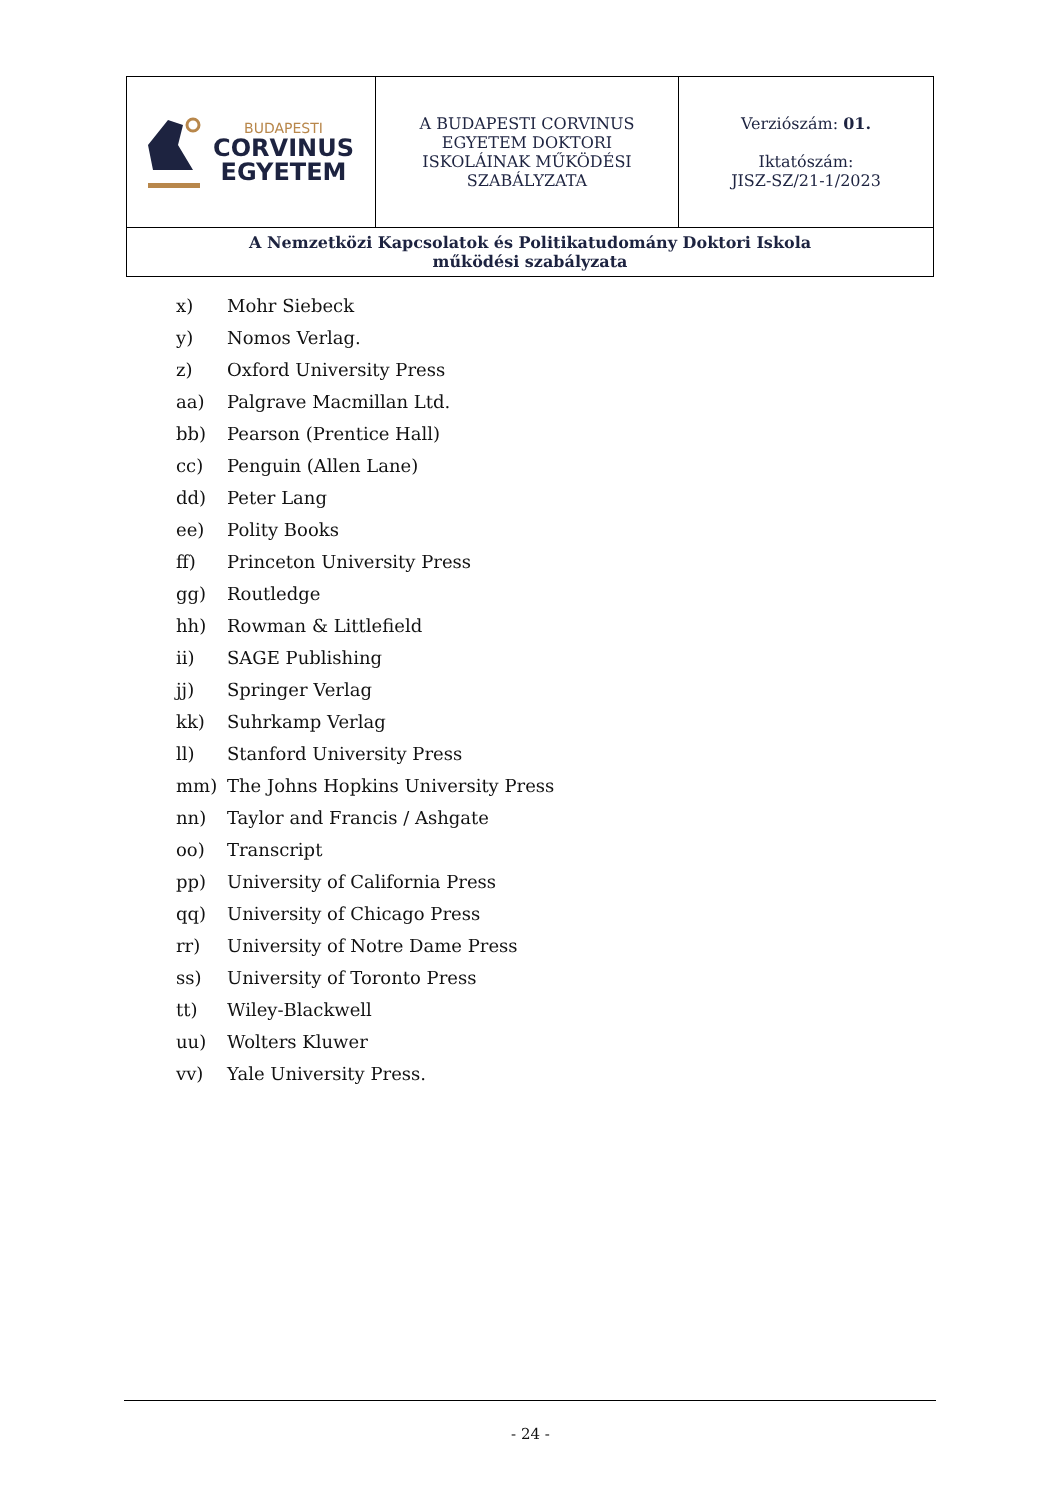| BUDAPESTI CORVINUS EGYETEM | A BUDAPESTI CORVINUS EGYETEM DOKTORI ISKOLÁINAK MŰKÖDÉSI SZABÁLYZATA | Verziószám: 01. Iktatószám: JISZ-SZ/21-1/2023 |
| A Nemzetközi Kapcsolatok és Politikatudomány Doktori Iskola működési szabályzata | | |
x) Mohr Siebeck
y) Nomos Verlag.
z) Oxford University Press
aa) Palgrave Macmillan Ltd.
bb) Pearson (Prentice Hall)
cc) Penguin (Allen Lane)
dd) Peter Lang
ee) Polity Books
ff) Princeton University Press
gg) Routledge
hh) Rowman & Littlefield
ii) SAGE Publishing
jj) Springer Verlag
kk) Suhrkamp Verlag
ll) Stanford University Press
mm) The Johns Hopkins University Press
nn) Taylor and Francis / Ashgate
oo) Transcript
pp) University of California Press
qq) University of Chicago Press
rr) University of Notre Dame Press
ss) University of Toronto Press
tt) Wiley-Blackwell
uu) Wolters Kluwer
vv) Yale University Press.
- 24 -